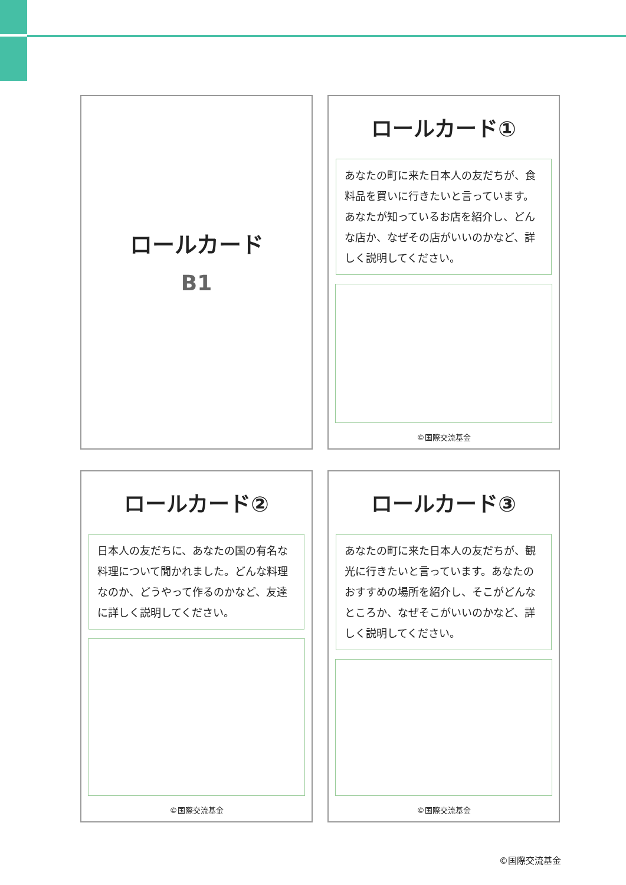ロールカード
B1
ロールカード①
あなたの町に来た日本人の友だちが、食料品を買いに行きたいと言っています。あなたが知っているお店を紹介し、どんな店か、なぜその店がいいのかなど、詳しく説明してください。
©国際交流基金
ロールカード②
日本人の友だちに、あなたの国の有名な料理について聞かれました。どんな料理なのか、どうやって作るのかなど、友達に詳しく説明してください。
©国際交流基金
ロールカード③
あなたの町に来た日本人の友だちが、観光に行きたいと言っています。あなたのおすすめの場所を紹介し、そこがどんなところか、なぜそこがいいのかなど、詳しく説明してください。
©国際交流基金
©国際交流基金